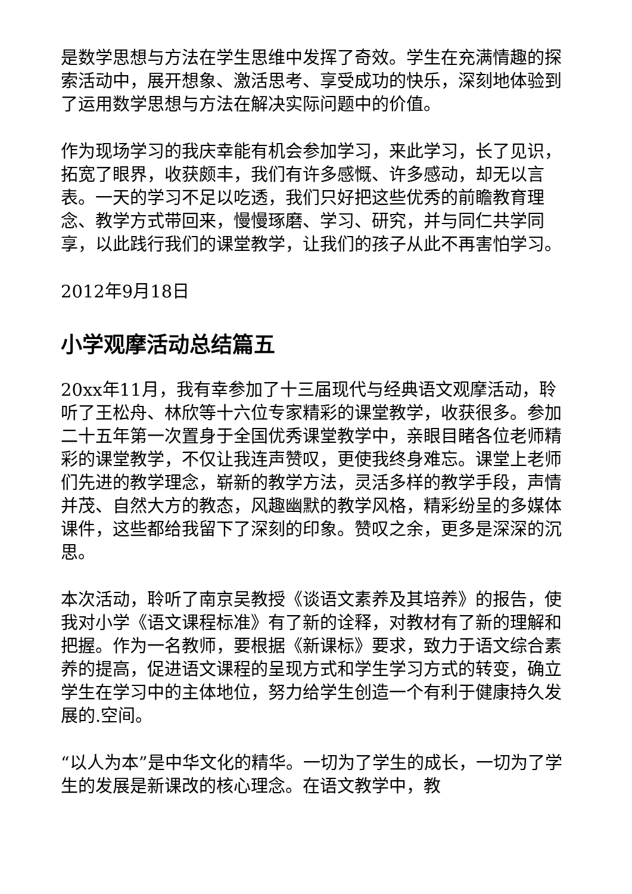是数学思想与方法在学生思维中发挥了奇效。学生在充满情趣的探索活动中，展开想象、激活思考、享受成功的快乐，深刻地体验到了运用数学思想与方法在解决实际问题中的价值。
作为现场学习的我庆幸能有机会参加学习，来此学习，长了见识，拓宽了眼界，收获颇丰，我们有许多感慨、许多感动，却无以言表。一天的学习不足以吃透，我们只好把这些优秀的前瞻教育理念、教学方式带回来，慢慢琢磨、学习、研究，并与同仁共学同享，以此践行我们的课堂教学，让我们的孩子从此不再害怕学习。
2012年9月18日
小学观摩活动总结篇五
20xx年11月，我有幸参加了十三届现代与经典语文观摩活动，聆听了王松舟、林欣等十六位专家精彩的课堂教学，收获很多。参加二十五年第一次置身于全国优秀课堂教学中，亲眼目睹各位老师精彩的课堂教学，不仅让我连声赞叹，更使我终身难忘。课堂上老师们先进的教学理念，崭新的教学方法，灵活多样的教学手段，声情并茂、自然大方的教态，风趣幽默的教学风格，精彩纷呈的多媒体课件，这些都给我留下了深刻的印象。赞叹之余，更多是深深的沉思。
本次活动，聆听了南京吴教授《谈语文素养及其培养》的报告，使我对小学《语文课程标准》有了新的诠释，对教材有了新的理解和把握。作为一名教师，要根据《新课标》要求，致力于语文综合素养的提高，促进语文课程的呈现方式和学生学习方式的转变，确立学生在学习中的主体地位，努力给学生创造一个有利于健康持久发展的.空间。
“以人为本”是中华文化的精华。一切为了学生的成长，一切为了学生的发展是新课改的核心理念。在语文教学中，教